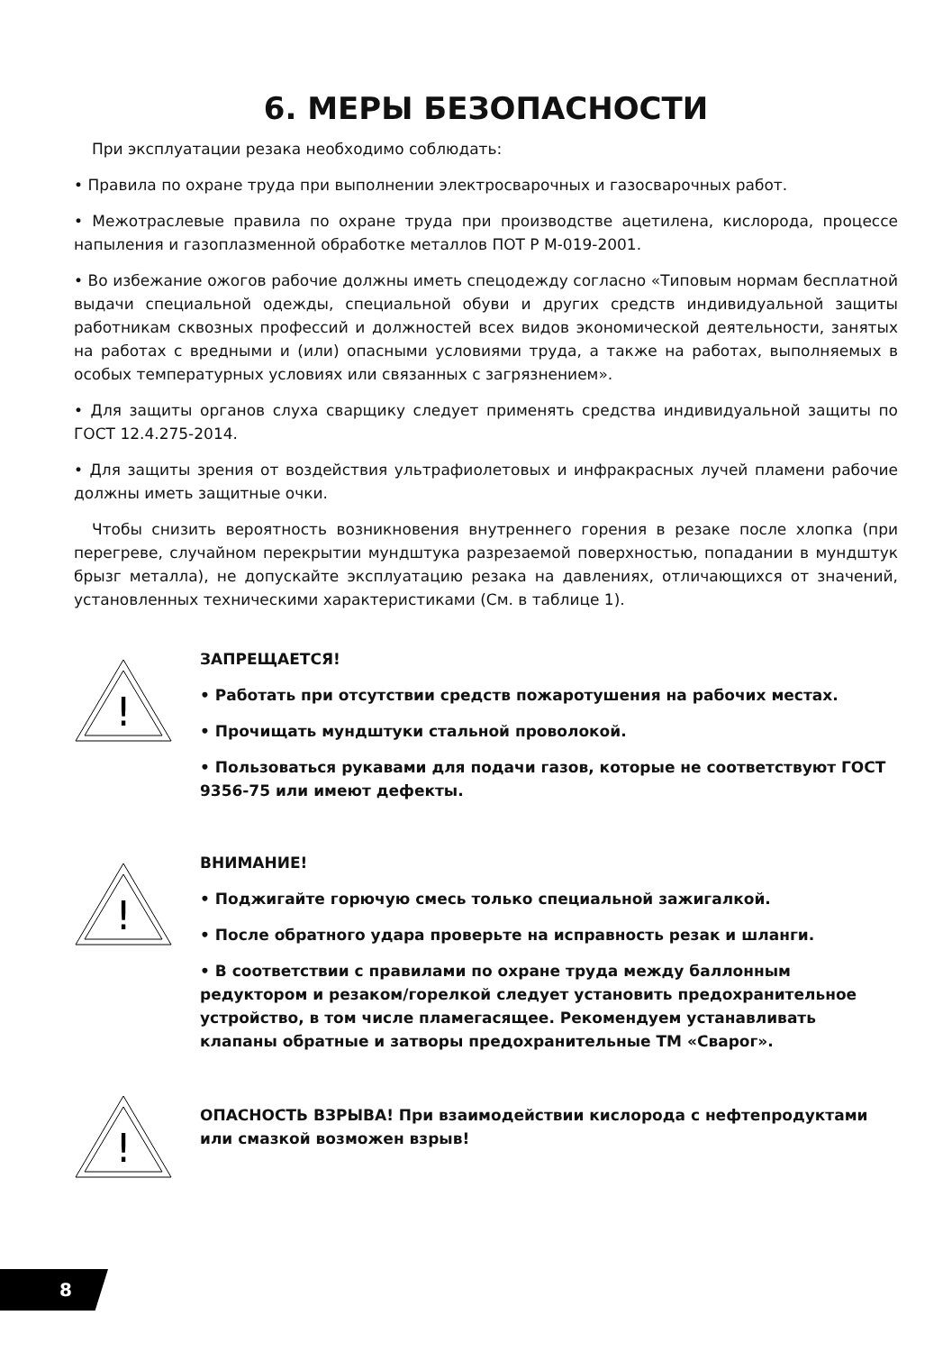6. МЕРЫ БЕЗОПАСНОСТИ
При эксплуатации резака необходимо соблюдать:
• Правила по охране труда при выполнении электросварочных и газосварочных работ.
• Межотраслевые правила по охране труда при производстве ацетилена, кислорода, процессе напыления и газоплазменной обработке металлов ПОТ Р М-019-2001.
• Во избежание ожогов рабочие должны иметь спецодежду согласно «Типовым нормам бесплатной выдачи специальной одежды, специальной обуви и других средств индивидуальной защиты работникам сквозных профессий и должностей всех видов экономической деятельности, занятых на работах с вредными и (или) опасными условиями труда, а также на работах, выполняемых в особых температурных условиях или связанных с загрязнением».
• Для защиты органов слуха сварщику следует применять средства индивидуальной защиты по ГОСТ 12.4.275-2014.
• Для защиты зрения от воздействия ультрафиолетовых и инфракрасных лучей пламени рабочие должны иметь защитные очки.
Чтобы снизить вероятность возникновения внутреннего горения в резаке после хлопка (при перегреве, случайном перекрытии мундштука разрезаемой поверхностью, попадании в мундштук брызг металла), не допускайте эксплуатацию резака на давлениях, отличающихся от значений, установленных техническими характеристиками (См. в таблице 1).
!
ЗАПРЕЩАЕТСЯ!
• Работать при отсутствии средств пожаротушения на рабочих местах.
• Прочищать мундштуки стальной проволокой.
• Пользоваться рукавами для подачи газов, которые не соответствуют ГОСТ 9356-75 или имеют дефекты.
!
ВНИМАНИЕ!
• Поджигайте горючую смесь только специальной зажигалкой.
• После обратного удара проверьте на исправность резак и шланги.
• В соответствии с правилами по охране труда между баллонным редуктором и резаком/горелкой следует установить предохранительное устройство, в том числе пламегасящее. Рекомендуем устанавливать клапаны обратные и затворы предохранительные ТМ «Сварог».
!
ОПАСНОСТЬ ВЗРЫВА! При взаимодействии кислорода с нефтепродуктами или смазкой возможен взрыв!
8